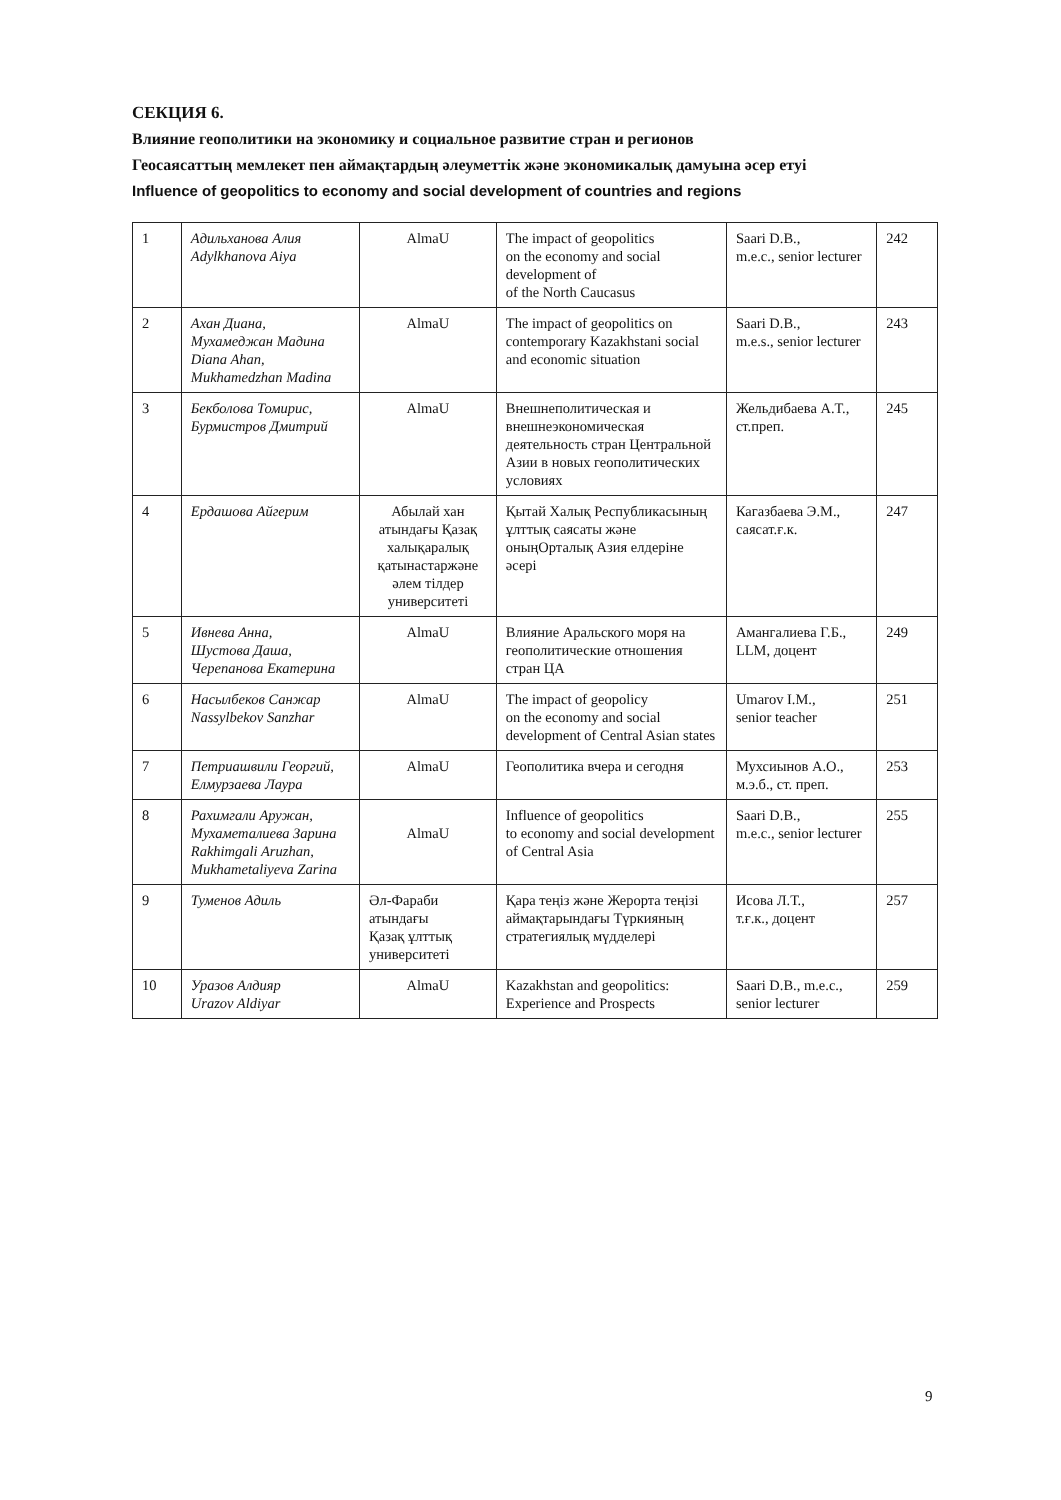СЕКЦИЯ 6.
Влияние геополитики на экономику и социальное развитие стран и регионов
Геосаясаттың мемлекет пен аймақтардың әлеуметтік және экономикалық дамуына әсер етуі
Influence of geopolitics to economy and social development of countries and regions
| 1 | Адильханова Алия Adylkhanova Aiya | AlmaU | The impact of geopolitics on the economy and social development of of the North Caucasus | Saari D.B., m.e.c., senior lecturer | 242 |
| 2 | Ахан Диана, Мухамеджан Мадина Diana Ahan, Mukhamedzhan Madina | AlmaU | The impact of geopolitics on contemporary Kazakhstani social and economic situation | Saari D.B., m.e.s., senior lecturer | 243 |
| 3 | Бекболова Томирис, Бурмистров Дмитрий | AlmaU | Внешнеполитическая и внешнеэкономическая деятельность стран Центральной Азии в новых геополитических условиях | Жельдибаева А.Т., ст.преп. | 245 |
| 4 | Ердашова Айгерим | Абылай хан атындағы Қазақ халықаралық қатынастаржәне әлем тілдер университеті | Қытай Халық Республикасының ұлттық саясаты және оныңОрталық Азия елдеріне әсері | Кагазбаева Э.М., саясат.ғ.к. | 247 |
| 5 | Ивнева Анна, Шустова Даша, Черепанова Екатерина | AlmaU | Влияние Аральского моря на геополитические отношения стран ЦА | Амангалиева Г.Б., LLM, доцент | 249 |
| 6 | Насылбеков Санжар Nassylbekov Sanzhar | AlmaU | The impact of geopolicy on the economy and social development of Central Asian states | Umarov I.M., senior teacher | 251 |
| 7 | Петриашвили Георгий, Елмурзаева Лаура | AlmaU | Геополитика вчера и сегодня | Мухсиынов А.О., м.э.б., ст. преп. | 253 |
| 8 | Рахимгали Аружан, Мухаметалиева Зарина Rakhimgali Aruzhan, Mukhametaliyeva Zarina | AlmaU | Influence of geopolitics to economy and social development of Central Asia | Saari D.B., m.e.c., senior lecturer | 255 |
| 9 | Туменов Адиль | Әл-Фараби атындағы Қазақ ұлттық университеті | Қара теңіз және Жерорта теңізі аймақтарындағы Түркияның стратегиялық мүдделері | Исова Л.Т., т.ғ.к., доцент | 257 |
| 10 | Уразов Алдияр Urazov Aldiyar | AlmaU | Kazakhstan and geopolitics: Experience and Prospects | Saari D.B., m.e.c., senior lecturer | 259 |
9